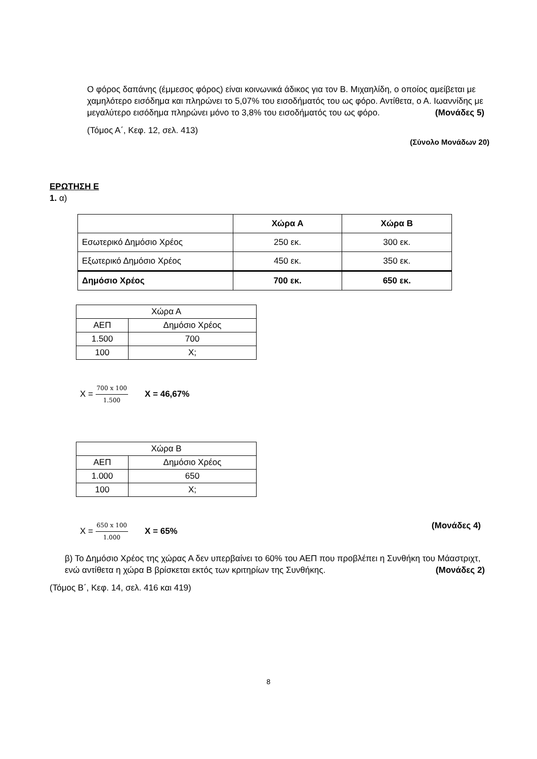Ο φόρος δαπάνης (έμμεσος φόρος) είναι κοινωνικά άδικος για τον Β. Μιχαηλίδη, ο οποίος αμείβεται με χαμηλότερο εισόδημα και πληρώνει το 5,07% του εισοδήματός του ως φόρο. Αντίθετα, ο Α. Ιωαννίδης με μεγαλύτερο εισόδημα πληρώνει μόνο το 3,8% του εισοδήματός του ως φόρο. (Μονάδες 5)
(Τόμος Α΄, Κεφ. 12, σελ. 413)
(Σύνολο Μονάδων 20)
ΕΡΩΤΗΣΗ Ε
1. α)
| | Χώρα Α | Χώρα Β |
| Εσωτερικό Δημόσιο Χρέος | 250 εκ. | 300 εκ. |
| Εξωτερικό Δημόσιο Χρέος | 450 εκ. | 350 εκ. |
| Δημόσιο Χρέος | 700 εκ. | 650 εκ. |
| Χώρα Α | |
| ΑΕΠ | Δημόσιο Χρέος |
| 1.500 | 700 |
| 100 | Χ; |
Χ = 700 x 100 1.500 Χ = 46,67%
| Χώρα Β | |
| ΑΕΠ | Δημόσιο Χρέος |
| 1.000 | 650 |
| 100 | Χ; |
Χ = 650 x 100 1.000 Χ = 65% (Μονάδες 4)
β) Το Δημόσιο Χρέος της χώρας Α δεν υπερβαίνει το 60% του ΑΕΠ που προβλέπει η Συνθήκη του Μάαστριχτ, ενώ αντίθετα η χώρα Β βρίσκεται εκτός των κριτηρίων της Συνθήκης. (Μονάδες 2)
(Τόμος Β΄, Κεφ. 14, σελ. 416 και 419)
8